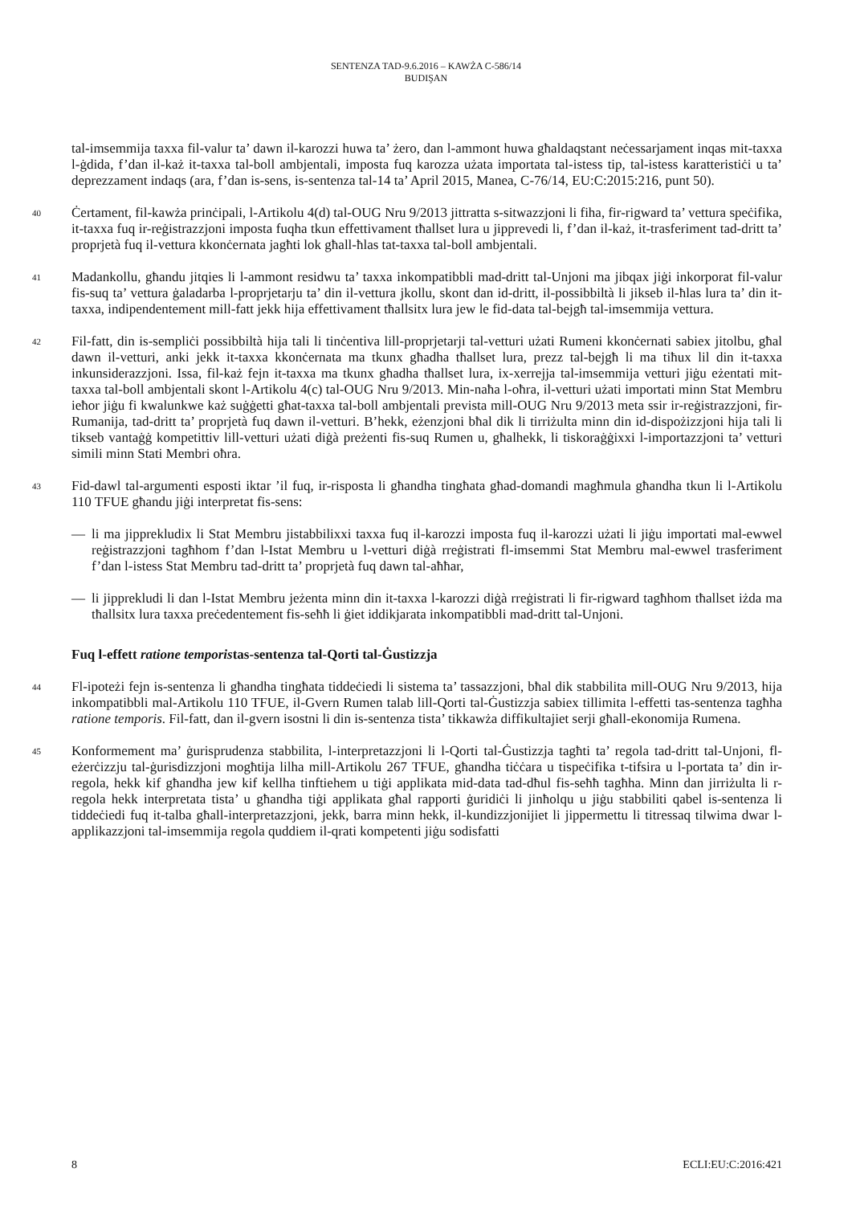SENTENZA TAD-9.6.2016 – KAWŻA C-586/14
BUDIŞAN
tal-imsemmija taxxa fil-valur ta’ dawn il-karozzi huwa ta’ żero, dan l-ammont huwa għaldaqstant neċessarjament inqas mit-taxxa l-ġdida, f’dan il-każ it-taxxa tal-boll ambjentali, imposta fuq karozza użata importata tal-istess tip, tal-istess karatteristiċi u ta’ deprezzament indaqs (ara, f’dan is-sens, is-sentenza tal-14 ta’ April 2015, Manea, C-76/14, EU:C:2015:216, punt 50).
40
Ċertament, fil-kawża prinċipali, l-Artikolu 4(d) tal-OUG Nru 9/2013 jittratta s-sitwazzjoni li fiha, fir-rigward ta’ vettura speċifika, it-taxxa fuq ir-reġistrazzjoni imposta fuqha tkun effettivament tħallset lura u jipprevedi li, f’dan il-każ, it-trasferiment tad-dritt ta’ proprjetà fuq il-vettura kkonċernata jagħti lok għall-ħlas tat-taxxa tal-boll ambjentali.
41
Madankollu, għandu jitqies li l-ammont residwu ta’ taxxa inkompatibbli mad-dritt tal-Unjoni ma jibqax jiġi inkorporat fil-valur fis-suq ta’ vettura ġaladarba l-proprjetarju ta’ din il-vettura jkollu, skont dan id-dritt, il-possibbiltà li jikseb il-ħlas lura ta’ din it-taxxa, indipendentement mill-fatt jekk hija effettivament tħallsitx lura jew le fid-data tal-bejgħ tal-imsemmija vettura.
42
Fil-fatt, din is-sempliċi possibbiltà hija tali li tinċentiva lill-proprjetarji tal-vetturi użati Rumeni kkonċernati sabiex jitolbu, għal dawn il-vetturi, anki jekk it-taxxa kkonċernata ma tkunx għadha tħallset lura, prezz tal-bejgħ li ma tiħux lil din it-taxxa inkunsiderazzjoni. Issa, fil-każ fejn it-taxxa ma tkunx għadha tħallset lura, ix-xerrejja tal-imsemmija vetturi jiġu eżentati mit-taxxa tal-boll ambjentali skont l-Artikolu 4(c) tal-OUG Nru 9/2013. Min-naħa l-oħra, il-vetturi użati importati minn Stat Membru ieħor jiġu fi kwalunkwe każ suġġetti għat-taxxa tal-boll ambjentali prevista mill-OUG Nru 9/2013 meta ssir ir-reġistrazzjoni, fir-Rumanija, tad-dritt ta’ proprjetà fuq dawn il-vetturi. B’hekk, eżenzjoni bħal dik li tirriżulta minn din id-dispożizzjoni hija tali li tikseb vantaġġ kompetittiv lill-vetturi użati diġà preżenti fis-suq Rumen u, għalhekk, li tiskoraġġixxi l-importazzjoni ta’ vetturi simili minn Stati Membri oħra.
43
Fid-dawl tal-argumenti esposti iktar ’il fuq, ir-risposta li għandha tingħata għad-domandi magħmula għandha tkun li l-Artikolu 110 TFUE għandu jiġi interpretat fis-sens:
— li ma jipprekludix li Stat Membru jistabbilixxi taxxa fuq il-karozzi imposta fuq il-karozzi użati li jiġu importati mal-ewwel reġistrazzjoni tagħhom f’dan l-Istat Membru u l-vetturi diġà rreġistrati fl-imsemmi Stat Membru mal-ewwel trasferiment f’dan l-istess Stat Membru tad-dritt ta’ proprjetà fuq dawn tal-aħħar,
— li jipprekludi li dan l-Istat Membru jeżenta minn din it-taxxa l-karozzi diġà rreġistrati li fir-rigward tagħhom tħallset iżda ma tħallsitx lura taxxa preċedentement fis-seħħ li ġiet iddikjarata inkompatibbli mad-dritt tal-Unjoni.
Fuq l-effett ratione temporistas-sentenza tal-Qorti tal-Ġustizzja
44
Fl-ipoteżi fejn is-sentenza li għandha tingħata tiddeċiedi li sistema ta’ tassazzjoni, bħal dik stabbilita mill-OUG Nru 9/2013, hija inkompatibbli mal-Artikolu 110 TFUE, il-Gvern Rumen talab lill-Qorti tal-Ġustizzja sabiex tillimita l-effetti tas-sentenza tagħha ratione temporis. Fil-fatt, dan il-gvern isostni li din is-sentenza tista’ tikkawża diffikultajiet serji għall-ekonomija Rumena.
45
Konformement ma’ ġurisprudenza stabbilita, l-interpretazzjoni li l-Qorti tal-Ġustizzja tagħti ta’ regola tad-dritt tal-Unjoni, fl-eżerċizzju tal-ġurisdizzjoni mogħtija lilha mill-Artikolu 267 TFUE, għandha tiċċara u tispeċifika t-tifsira u l-portata ta’ din ir-regola, hekk kif għandha jew kif kellha tinftiehem u tiġi applikata mid-data tad-dħul fis-seħħ tagħha. Minn dan jirriżulta li r-regola hekk interpretata tista’ u għandha tiġi applikata għal rapporti ġuridiċi li jinħolqu u jiġu stabbiliti qabel is-sentenza li tiddeċiedi fuq it-talba għall-interpretazzjoni, jekk, barra minn hekk, il-kundizzjonijiet li jippermettu li titressaq tilwima dwar l-applikazzjoni tal-imsemmija regola quddiem il-qrati kompetenti jiġu sodisfatti
8 ECLI:EU:C:2016:421